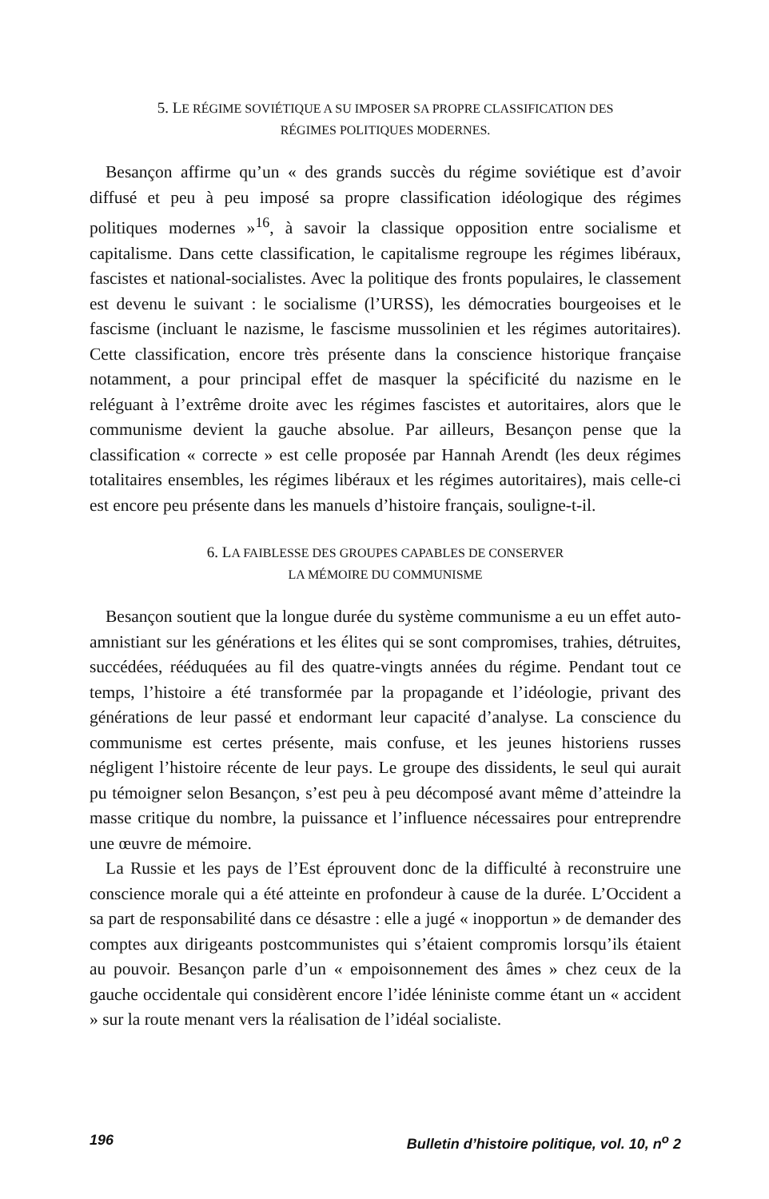5. LE RÉGIME SOVIÉTIQUE A SU IMPOSER SA PROPRE CLASSIFICATION DES
RÉGIMES POLITIQUES MODERNES.
Besançon affirme qu’un « des grands succès du régime soviétique est d’avoir diffusé et peu à peu imposé sa propre classification idéologique des régimes politiques modernes »<sup>16</sup>, à savoir la classique opposition entre socia­lisme et capitalisme. Dans cette classification, le capitalisme regroupe les régimes libéraux, fascistes et national-socialistes. Avec la politique des fronts populaires, le classement est devenu le suivant : le socialisme (l’URSS), les démocraties bourgeoises et le fascisme (incluant le nazisme, le fascisme mus­solinien et les régimes autoritaires). Cette classification, encore très présente dans la conscience historique française notamment, a pour principal effet de masquer la spécificité du nazisme en le reléguant à l’extrême droite avec les régimes fascistes et autoritaires, alors que le communisme devient la gauche absolue. Par ailleurs, Besançon pense que la classification « correcte » est celle proposée par Hannah Arendt (les deux régimes totalitaires ensembles, les régimes libéraux et les régimes autoritaires), mais celle-ci est encore peu présente dans les manuels d’histoire français, souligne-t-il.
6. LA FAIBLESSE DES GROUPES CAPABLES DE CONSERVER
LA MÉMOIRE DU COMMUNISME
Besançon soutient que la longue durée du système communisme a eu un effet auto-amnistiant sur les générations et les élites qui se sont compromi­ses, trahies, détruites, succédées, rééduquées au fil des quatre-vingts années du régime. Pendant tout ce temps, l’histoire a été transformée par la propa­gande et l’idéologie, privant des générations de leur passé et endormant leur capacité d’analyse. La conscience du communisme est certes présente, mais confuse, et les jeunes historiens russes négligent l’histoire récente de leur pays. Le groupe des dissidents, le seul qui aurait pu témoigner selon Besançon, s’est peu à peu décomposé avant même d’atteindre la masse cri­tique du nombre, la puissance et l’influence nécessaires pour entreprendre une œuvre de mémoire.
La Russie et les pays de l’Est éprouvent donc de la difficulté à reconstruire une conscience morale qui a été atteinte en profondeur à cause de la durée. L’Occident a sa part de responsabilité dans ce désastre : elle a jugé « inoppor­tun » de demander des comptes aux dirigeants postcommunistes qui s’étaient compromis lorsqu’ils étaient au pouvoir. Besançon parle d’un « empoison­nement des âmes » chez ceux de la gauche occidentale qui considèrent encore l’idée léniniste comme étant un « accident » sur la route menant vers la réalisation de l’idéal socialiste.
196 Bulletin d’histoire politique, vol. 10, n<sup>o</sup> 2